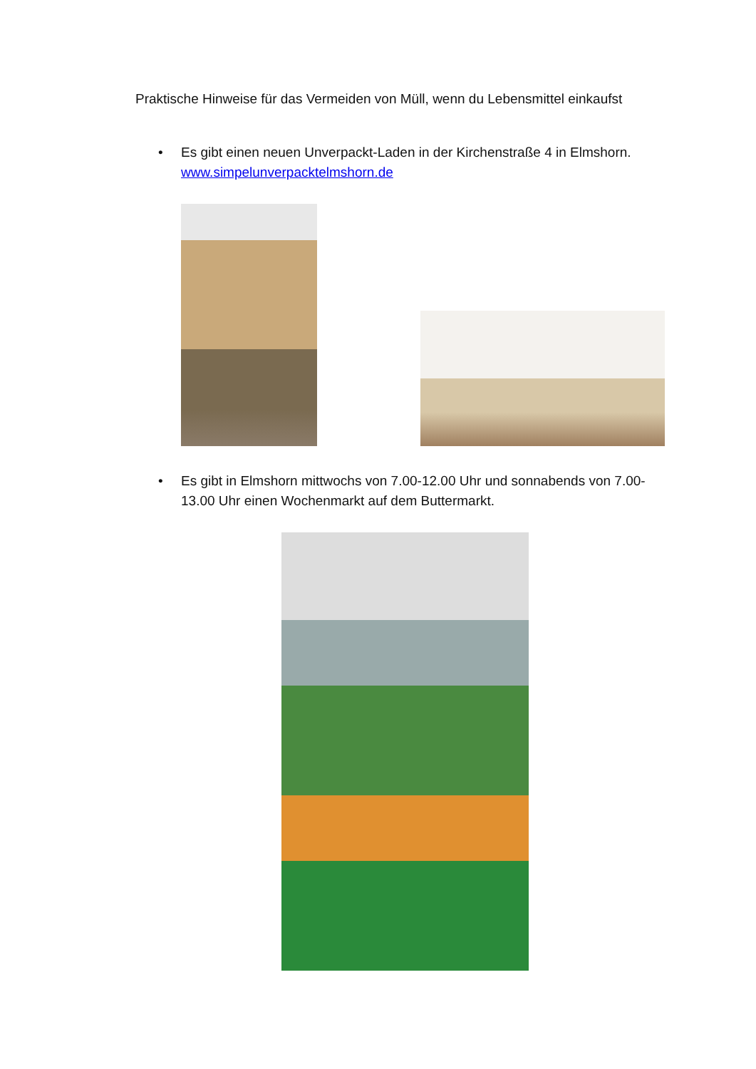Praktische Hinweise für das Vermeiden von Müll, wenn du Lebensmittel einkaufst
• Es gibt einen neuen Unverpackt-Laden in der Kirchenstraße 4 in Elmshorn. www.simpelunverpacktelmshorn.de
• Es gibt in Elmshorn mittwochs von 7.00-12.00 Uhr und sonnabends von 7.00-13.00 Uhr einen Wochenmarkt auf dem Buttermarkt.